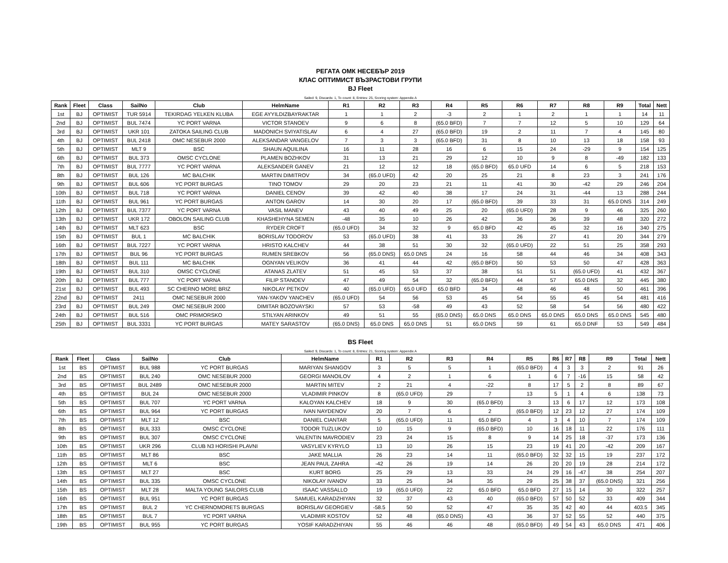РЕГАТА ОМК НЕСЕБЪР 2019
КЛАС ОПТИМИСТ ВЪЗРАСТОВИ ГРУПИ
BJ Fleet
Sailed: 9, Discards: 1, To count: 8, Entries: 25, Scoring system: Appendix A
| Rank | Fleet | Class | SailNo | Club | HelmName | R1 | R2 | R3 | R4 | R5 | R6 | R7 | R8 | R9 | Total | Nett |
| --- | --- | --- | --- | --- | --- | --- | --- | --- | --- | --- | --- | --- | --- | --- | --- | --- |
| 1st | BJ | OPTIMIST | TUR 5914 | TEKIRDAG YELKEN KLUBA | EGE AYYILDIZBAYRAKTAR | 1 | 1 | 2 | -3 | 2 | 1 | 2 | 1 | 1 | 14 | 11 |
| 2nd | BJ | OPTIMIST | BUL 7474 | YC PORT VARNA | VICTOR STANOEV | 9 | 6 | 8 | (65.0 BFD) | 7 | 7 | 12 | 5 | 10 | 129 | 64 |
| 3rd | BJ | OPTIMIST | UKR 101 | ZATOKA SAILING CLUB | MADONICH SVIYATISLAV | 6 | 4 | 27 | (65.0 BFD) | 19 | 2 | 11 | 7 | 4 | 145 | 80 |
| 4th | BJ | OPTIMIST | BUL 2418 | OMC NESEBUR 2000 | ALEKSANDAR VANGELOV | 7 | 3 | 3 | (65.0 BFD) | 31 | 8 | 10 | 13 | 18 | 158 | 93 |
| 5th | BJ | OPTIMIST | MLT 9 | BSC | SHAUN AQUILINA | 16 | 11 | 28 | 16 | 6 | 15 | 24 | -29 | 9 | 154 | 125 |
| 6th | BJ | OPTIMIST | BUL 373 | OMSC CYCLONE | PLAMEN BOZHKOV | 31 | 13 | 21 | 29 | 12 | 10 | 9 | 8 | -49 | 182 | 133 |
| 7th | BJ | OPTIMIST | BUL 7777 | YC PORT VARNA | ALEKSANDER GANEV | 21 | 12 | 12 | 18 | (65.0 BFD) | 65.0 UFD | 14 | 6 | 5 | 218 | 153 |
| 8th | BJ | OPTIMIST | BUL 126 | MC BALCHIK | MARTIN DIMITROV | 34 | (65.0 UFD) | 42 | 20 | 25 | 21 | 8 | 23 | 3 | 241 | 176 |
| 9th | BJ | OPTIMIST | BUL 606 | YC PORT BURGAS | TINO TOMOV | 29 | 20 | 23 | 21 | 11 | 41 | 30 | -42 | 29 | 246 | 204 |
| 10th | BJ | OPTIMIST | BUL 718 | YC PORT VARNA | DANIEL CENOV | 39 | 42 | 40 | 38 | 17 | 24 | 31 | -44 | 13 | 288 | 244 |
| 11th | BJ | OPTIMIST | BUL 961 | YC PORT BURGAS | ANTON GAROV | 14 | 30 | 20 | 17 | (65.0 BFD) | 39 | 33 | 31 | 65.0 DNS | 314 | 249 |
| 12th | BJ | OPTIMIST | BUL 7377 | YC PORT VARNA | VASIL MANEV | 43 | 40 | 49 | 25 | 20 | (65.0 UFD) | 28 | 9 | 46 | 325 | 260 |
| 13th | BJ | OPTIMIST | UKR 172 | OBOLON SAILING CLUB | KHASHEHYNA SEMEN | -48 | 35 | 10 | 26 | 42 | 36 | 36 | 39 | 48 | 320 | 272 |
| 14th | BJ | OPTIMIST | MLT 623 | BSC | RYDER CROFT | (65.0 UFD) | 34 | 32 | 9 | 65.0 BFD | 42 | 45 | 32 | 16 | 340 | 275 |
| 15th | BJ | OPTIMIST | BUL 1 | MC BALCHIK | BORISLAV TODOROV | 53 | (65.0 UFD) | 38 | 41 | 33 | 26 | 27 | 41 | 20 | 344 | 279 |
| 16th | BJ | OPTIMIST | BUL 7227 | YC PORT VARNA | HRISTO KALCHEV | 44 | 38 | 51 | 30 | 32 | (65.0 UFD) | 22 | 51 | 25 | 358 | 293 |
| 17th | BJ | OPTIMIST | BUL 96 | YC PORT BURGAS | RUMEN SREBKOV | 56 | (65.0 DNS) | 65.0 DNS | 24 | 16 | 58 | 44 | 46 | 34 | 408 | 343 |
| 18th | BJ | OPTIMIST | BUL 111 | MC BALCHIK | OGNYAN VELIKOV | 36 | 41 | 44 | 42 | (65.0 BFD) | 50 | 53 | 50 | 47 | 428 | 363 |
| 19th | BJ | OPTIMIST | BUL 310 | OMSC CYCLONE | ATANAS ZLATEV | 51 | 45 | 53 | 37 | 38 | 51 | 51 | (65.0 UFD) | 41 | 432 | 367 |
| 20th | BJ | OPTIMIST | BUL 777 | YC PORT VARNA | FILIP STANOEV | 47 | 49 | 54 | 32 | (65.0 BFD) | 44 | 57 | 65.0 DNS | 32 | 445 | 380 |
| 21st | BJ | OPTIMIST | BUL 493 | SC CHERNO MORE BRIZ | NIKOLAY PETKOV | 40 | (65.0 UFD) | 65.0 UFD | 65.0 BFD | 34 | 48 | 46 | 48 | 50 | 461 | 396 |
| 22nd | BJ | OPTIMIST | 2411 | OMC NESEBUR 2000 | YAN-YAKOV YANCHEV | (65.0 UFD) | 54 | 56 | 53 | 45 | 54 | 55 | 45 | 54 | 481 | 416 |
| 23rd | BJ | OPTIMIST | BUL 249 | OMC NESEBUR 2000 | DIMITAR BOZOVAYSKI | 57 | 53 | -58 | 49 | 43 | 52 | 58 | 54 | 56 | 480 | 422 |
| 24th | BJ | OPTIMIST | BUL 516 | OMC PRIMORSKO | STILYAN ARINKOV | 49 | 51 | 55 | (65.0 DNS) | 65.0 DNS | 65.0 DNS | 65.0 DNS | 65.0 DNS | 65.0 DNS | 545 | 480 |
| 25th | BJ | OPTIMIST | BUL 3331 | YC PORT BURGAS | MATEY SARASTOV | (65.0 DNS) | 65.0 DNS | 65.0 DNS | 51 | 65.0 DNS | 59 | 61 | 65.0 DNF | 53 | 549 | 484 |
BS Fleet
Sailed: 9, Discards: 1, To count: 8, Entries: 21, Scoring system: Appendix A
| Rank | Fleet | Class | SailNo | Club | HelmName | R1 | R2 | R3 | R4 | R5 | R6 | R7 | R8 | R9 | Total | Nett |
| --- | --- | --- | --- | --- | --- | --- | --- | --- | --- | --- | --- | --- | --- | --- | --- | --- |
| 1st | BS | OPTIMIST | BUL 988 | YC PORT BURGAS | MARIYAN SHANGOV | 3 | 5 | 5 | 1 | (65.0 BFD) | 4 | 3 | 3 | 2 | 91 | 26 |
| 2nd | BS | OPTIMIST | BUL 240 | OMC NESEBUR 2000 | GEORGI MANOILOV | 4 | 2 | 1 | 6 | 1 | 6 | 7 | -16 | 15 | 58 | 42 |
| 3rd | BS | OPTIMIST | BUL 2489 | OMC NESEBUR 2000 | MARTIN MITEV | 2 | 21 | 4 | -22 | 8 | 17 | 5 | 2 | 8 | 89 | 67 |
| 4th | BS | OPTIMIST | BUL 24 | OMC NESEBUR 2000 | VLADIMIR PINKOV | 8 | (65.0 UFD) | 29 | 7 | 13 | 5 | 1 | 4 | 6 | 138 | 73 |
| 5th | BS | OPTIMIST | BUL 707 | YC PORT VARNA | KALOYAN KALCHEV | 18 | 9 | 30 | (65.0 BFD) | 3 | 13 | 6 | 17 | 12 | 173 | 108 |
| 6th | BS | OPTIMIST | BUL 964 | YC PORT BURGAS | IVAN NAYDENOV | 20 | 7 | 6 | 2 | (65.0 BFD) | 12 | 23 | 12 | 27 | 174 | 109 |
| 7th | BS | OPTIMIST | MLT 12 | BSC | DANIEL CIANTAR | 5 | (65.0 UFD) | 11 | 65.0 BFD | 4 | 3 | 4 | 10 | 7 | 174 | 109 |
| 8th | BS | OPTIMIST | BUL 333 | OMSC CYCLONE | TODOR TUZLUKOV | 10 | 15 | 9 | (65.0 BFD) | 10 | 16 | 18 | 11 | 22 | 176 | 111 |
| 9th | BS | OPTIMIST | BUL 307 | OMSC CYCLONE | VALENTIN MAVRODIEV | 23 | 24 | 15 | 8 | 9 | 14 | 25 | 18 | -37 | 173 | 136 |
| 10th | BS | OPTIMIST | UKR 296 | CLUB N3 HORISHI PLAVNI | VASYLIEV KYRYLO | 13 | 10 | 26 | 15 | 23 | 19 | 41 | 20 | -42 | 209 | 167 |
| 11th | BS | OPTIMIST | MLT 86 | BSC | JAKE MALLIA | 26 | 23 | 14 | 11 | (65.0 BFD) | 32 | 32 | 15 | 19 | 237 | 172 |
| 12th | BS | OPTIMIST | MLT 6 | BSC | JEAN PAUL ZAHRA | -42 | 26 | 19 | 14 | 26 | 20 | 20 | 19 | 28 | 214 | 172 |
| 13th | BS | OPTIMIST | MLT 27 | BSC | KURT BORG | 25 | 29 | 13 | 33 | 24 | 29 | 16 | -47 | 38 | 254 | 207 |
| 14th | BS | OPTIMIST | BUL 335 | OMSC CYCLONE | NIKOLAY IVANOV | 33 | 25 | 34 | 35 | 29 | 25 | 38 | 37 | (65.0 DNS) | 321 | 256 |
| 15th | BS | OPTIMIST | MLT 28 | MALTA YOUNG SAILORS CLUB | ISAAC VASSALLO | 19 | (65.0 UFD) | 22 | 65.0 BFD | 65.0 BFD | 27 | 15 | 14 | 30 | 322 | 257 |
| 16th | BS | OPTIMIST | BUL 951 | YC PORT BURGAS | SAMUEL KARADZHIYAN | 32 | 37 | 43 | 40 | (65.0 BFD) | 57 | 50 | 52 | 33 | 409 | 344 |
| 17th | BS | OPTIMIST | BUL 2 | YC CHERNOMORETS BURGAS | BORISLAV GEORGIEV | -58.5 | 50 | 52 | 47 | 35 | 35 | 42 | 40 | 44 | 403.5 | 345 |
| 18th | BS | OPTIMIST | BUL 7 | YC PORT VARNA | VLADIMIR KOSTOV | 52 | 48 | (65.0 DNS) | 43 | 36 | 37 | 52 | 55 | 52 | 440 | 375 |
| 19th | BS | OPTIMIST | BUL 955 | YC PORT BURGAS | YOSIF KARADZHIYAN | 55 | 46 | 46 | 48 | (65.0 BFD) | 49 | 54 | 43 | 65.0 DNS | 471 | 406 |